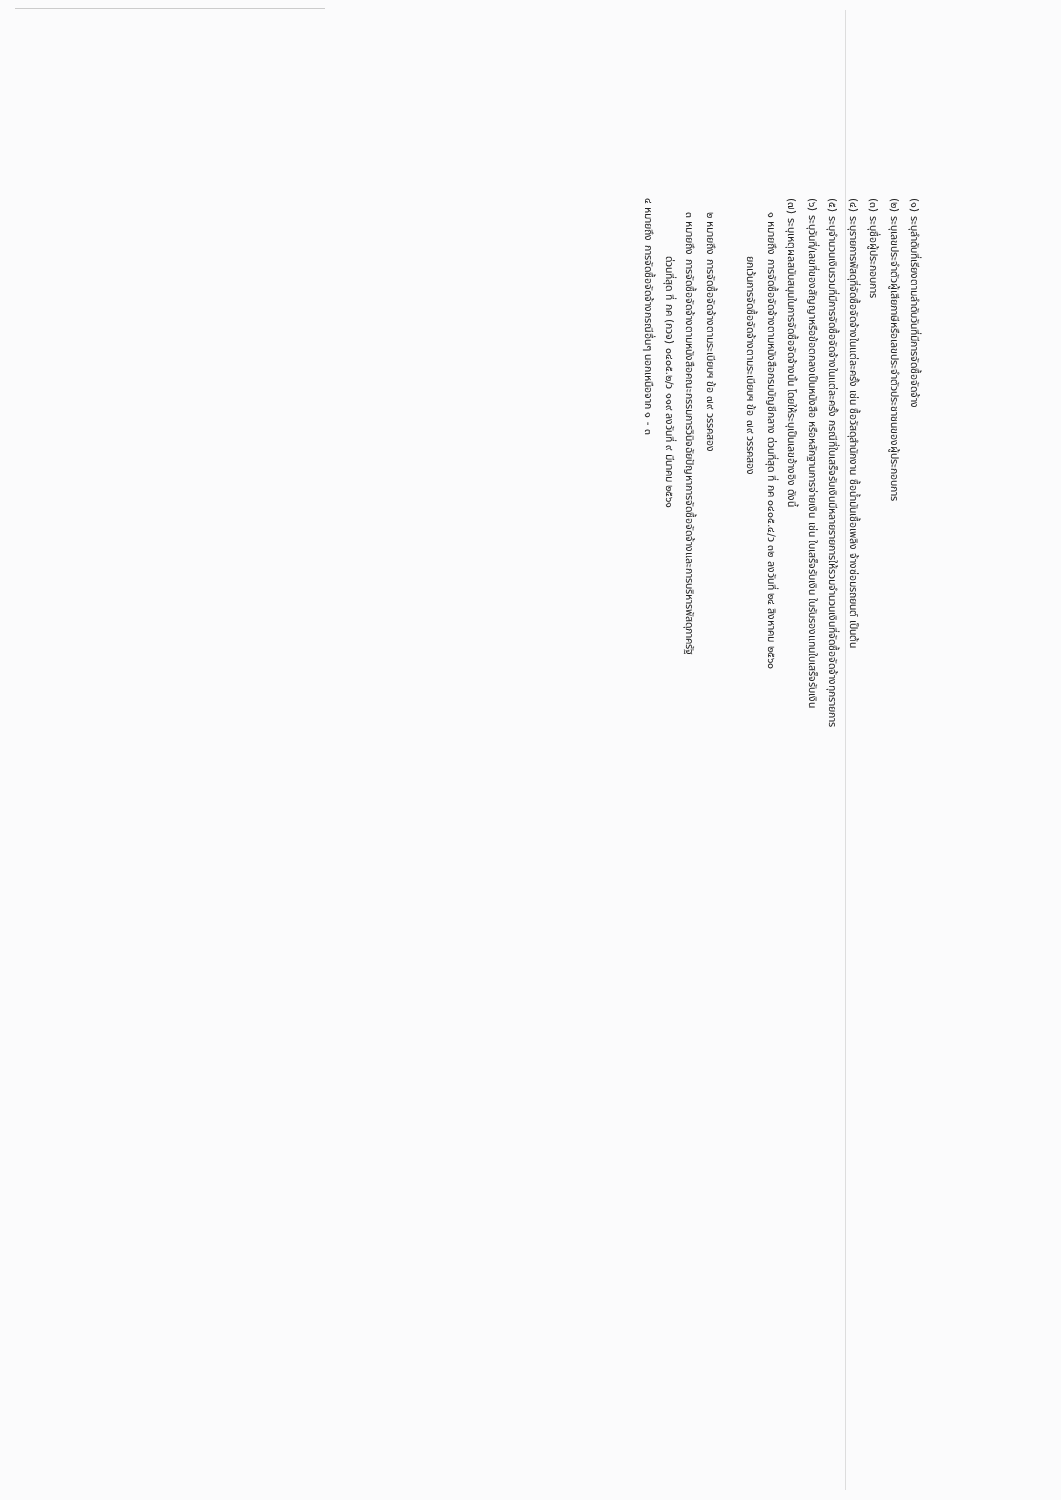(๑) ระบุลำดับที่เรียงตามลำดับวันที่มีการจัดซื้อจัดจ้าง
(๒) ระบุเลขประจำตัวผู้เสียภาษีหรือเลขประจำตัวประชาชนของผู้ประกอบการ
(๓) ระบุชื่อผู้ประกอบการ
(๔) ระบุรายการพัสดุที่จัดซื้อจัดจ้างในแต่ละครั้ง เช่น ซื้อวัสดุสำนักงาน ซื้อน้ำมันเชื้อเพลิง จ้างซ่อมรถยนต์ เป็นต้น
(๕) ระบุจำนวนเงินรวมที่มีการจัดซื้อจัดจ้างในแต่ละครั้ง กรณีที่ใบเสร็จรับเงินมีหลายรายการให้รวมจำนวนเงินที่จัดซื้อจัดจ้างทุกรายการ
(๖) ระบุวันที่/เลขที่ของสัญญาหรือข้อตกลงเป็นหนังสือ หรือหลักฐานการจ่ายเงิน เช่น ใบเสร็จรับเงิน ใบรับรองแทนใบเสร็จรับเงิน
(๗) ระบุเหตุผลสนับสนุนในการจัดซื้อจัดจ้างนั้น โดยให้ระบุเป็นเลขอ้างอิง ดังนี้
๑ หมายถึง การจัดซื้อจัดจ้างตามหนังสือกรมบัญชีกลาง ด่วนที่สุด ที่ กค ๐๔๐๕.๔/ว ๓๒ ลงวันที่ ๒๔ สิงหาคม ๒๕๖๐
ยกเว้นการจัดซื้อจัดจ้างตามระเบียบฯ ข้อ ๗๙ วรรคสอง
๒ หมายถึง การจัดซื้อจัดจ้างตามระเบียบฯ ข้อ ๗๙ วรรคสอง
๓ หมายถึง การจัดซื้อจัดจ้างตามหนังสือคณะกรรมการวินิจฉัยปัญหาการจัดซื้อจัดจ้างและการบริหารพัสดุภาครัฐ
ด่วนที่สุด ที่ กค (กวจ) ๐๔๐๕.๒/ว ๑๑๙ ลงวันที่ ๙ มีนาคม ๒๕๖๑
๔ หมายถึง การจัดซื้อจัดจ้างกรณีอื่นๆ นอกเหนือจาก ๑ - ๓